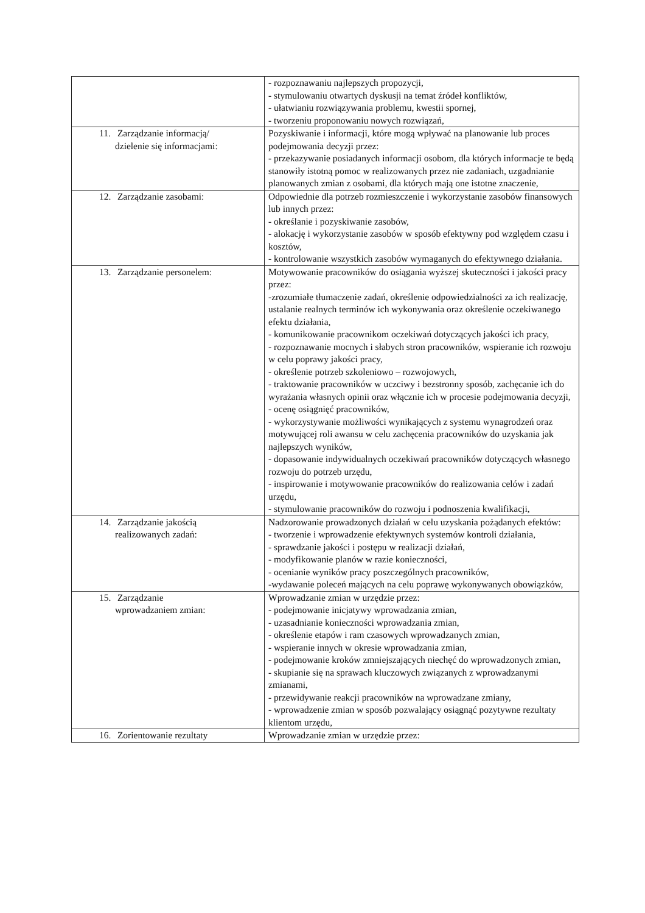| | - rozpoznawaniu najlepszych propozycji, - stymulowaniu otwartych dyskusji na temat źródeł konfliktów, - ułatwianiu rozwiązywania problemu, kwestii spornej, - tworzeniu proponowaniu nowych rozwiązań, |
| 11. Zarządzanie informacją/ dzielenie się informacjami: | Pozyskiwanie i informacji, które mogą wpływać na planowanie lub proces podejmowania decyzji przez: - przekazywanie posiadanych informacji osobom, dla których informacje te będą stanowiły istotną pomoc w realizowanych przez nie zadaniach, uzgadnianie planowanych zmian z osobami, dla których mają one istotne znaczenie, |
| 12. Zarządzanie zasobami: | Odpowiednie dla potrzeb rozmieszczenie i wykorzystanie zasobów finansowych lub innych przez: - określanie i pozyskiwanie zasobów, - alokację i wykorzystanie zasobów w sposób efektywny pod względem czasu i kosztów, - kontrolowanie wszystkich zasobów wymaganych do efektywnego działania. |
| 13. Zarządzanie personelem: | Motywowanie pracowników do osiągania wyższej skuteczności i jakości pracy przez: -zrozumiałe tłumaczenie zadań, określenie odpowiedzialności za ich realizację, ustalanie realnych terminów ich wykonywania oraz określenie oczekiwanego efektu działania, - komunikowanie pracownikom oczekiwań dotyczących jakości ich pracy, - rozpoznawanie mocnych i słabych stron pracowników, wspieranie ich rozwoju w celu poprawy jakości pracy, - określenie potrzeb szkoleniowo – rozwojowych, - traktowanie pracowników w uczciwy i bezstronny sposób, zachęcanie ich do wyrażania własnych opinii oraz włącznie ich w procesie podejmowania decyzji, - ocenę osiągnięć pracowników, - wykorzystywanie możliwości wynikających z systemu wynagrodzeń oraz motywującej roli awansu w celu zachęcenia pracowników do uzyskania jak najlepszych wyników, - dopasowanie indywidualnych oczekiwań pracowników dotyczących własnego rozwoju do potrzeb urzędu, - inspirowanie i motywowanie pracowników do realizowania celów i zadań urzędu, - stymulowanie pracowników do rozwoju i podnoszenia kwalifikacji, |
| 14. Zarządzanie jakością realizowanych zadań: | Nadzorowanie prowadzonych działań w celu uzyskania pożądanych efektów: - tworzenie i wprowadzenie efektywnych systemów kontroli działania, - sprawdzanie jakości i postępu w realizacji działań, - modyfikowanie planów w razie konieczności, - ocenianie wyników pracy poszczególnych pracowników, -wydawanie poleceń mających na celu poprawę wykonywanych obowiązków, |
| 15. Zarządzanie wprowadzaniem zmian: | Wprowadzanie zmian w urzędzie przez: - podejmowanie inicjatywy wprowadzania zmian, - uzasadnianie konieczności wprowadzania zmian, - określenie etapów i ram czasowych wprowadzanych zmian, - wspieranie innych w okresie wprowadzania zmian, - podejmowanie kroków zmniejszających niechęć do wprowadzonych zmian, - skupianie się na sprawach kluczowych związanych z wprowadzanymi zmianami, - przewidywanie reakcji pracowników na wprowadzane zmiany, - wprowadzenie zmian w sposób pozwalający osiągnąć pozytywne rezultaty klientom urzędu, |
| 16. Zorientowanie rezultaty | Wprowadzanie zmian w urzędzie przez: |